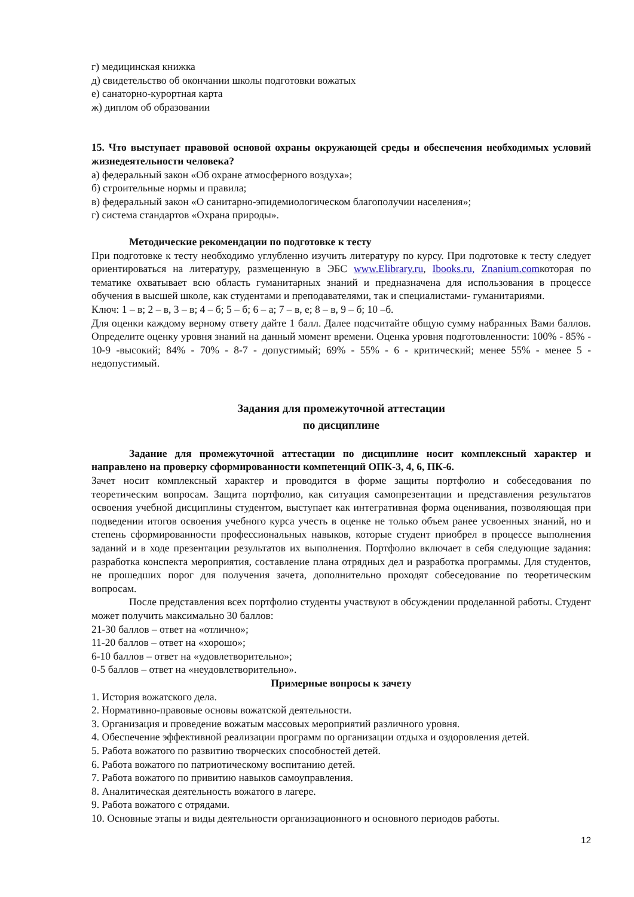г) медицинская книжка
д) свидетельство об окончании школы подготовки вожатых
е) санаторно-курортная карта
ж) диплом об образовании
15. Что выступает правовой основой охраны окружающей среды и обеспечения необходимых условий жизнедеятельности человека?
а) федеральный закон «Об охране атмосферного воздуха»;
б) строительные нормы и правила;
в) федеральный закон «О санитарно-эпидемиологическом благополучии населения»;
г) система стандартов «Охрана природы».
Методические рекомендации по подготовке к тесту
При подготовке к тесту необходимо углубленно изучить литературу по курсу. При подготовке к тесту следует ориентироваться на литературу, размещенную в ЭБС www.Elibrary.ru, Ibooks.ru, Znanium.comкоторая по тематике охватывает всю область гуманитарных знаний и предназначена для использования в процессе обучения в высшей школе, как студентами и преподавателями, так и специалистами- гуманитариями.
Ключ: 1 – в; 2 – в, 3 – в; 4 – б; 5 – б; 6 – а; 7 – в, е; 8 – в, 9 – б; 10 –б.
Для оценки каждому верному ответу дайте 1 балл. Далее подсчитайте общую сумму набранных Вами баллов. Определите оценку уровня знаний на данный момент времени. Оценка уровня подготовленности: 100% - 85% - 10-9 -высокий; 84% - 70% - 8-7 - допустимый; 69% - 55% - 6 - критический; менее 55% - менее 5 - недопустимый.
Задания для промежуточной аттестации
по дисциплине
Задание для промежуточной аттестации по дисциплине носит комплексный характер и направлено на проверку сформированности компетенций ОПК-3, 4, 6, ПК-6.
Зачет носит комплексный характер и проводится в форме защиты портфолио и собеседования по теоретическим вопросам. Защита портфолио, как ситуация самопрезентации и представления результатов освоения учебной дисциплины студентом, выступает как интегративная форма оценивания, позволяющая при подведении итогов освоения учебного курса учесть в оценке не только объем ранее усвоенных знаний, но и степень сформированности профессиональных навыков, которые студент приобрел в процессе выполнения заданий и в ходе презентации результатов их выполнения. Портфолио включает в себя следующие задания: разработка конспекта мероприятия, составление плана отрядных дел и разработка программы. Для студентов, не прошедших порог для получения зачета, дополнительно проходят собеседование по теоретическим вопросам.
После представления всех портфолио студенты участвуют в обсуждении проделанной работы. Студент может получить максимально 30 баллов:
21-30 баллов – ответ на «отлично»;
11-20 баллов – ответ на «хорошо»;
6-10 баллов – ответ на «удовлетворительно»;
0-5 баллов – ответ на «неудовлетворительно».
Примерные вопросы к зачету
1. История вожатского дела.
2. Нормативно-правовые основы вожатской деятельности.
3. Организация и проведение вожатым массовых мероприятий различного уровня.
4. Обеспечение эффективной реализации программ по организации отдыха и оздоровления детей.
5. Работа вожатого по развитию творческих способностей детей.
6. Работа вожатого по патриотическому воспитанию детей.
7. Работа вожатого по привитию навыков самоуправления.
8. Аналитическая деятельность вожатого в лагере.
9. Работа вожатого с отрядами.
10. Основные этапы и виды деятельности организационного и основного периодов работы.
12